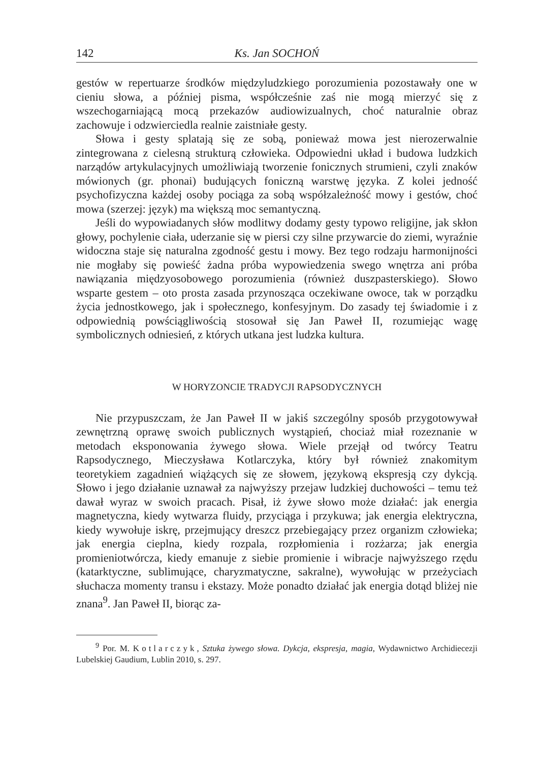142 Ks. Jan SOCHOŃ
gestów w repertuarze środków międzyludzkiego porozumienia pozostawały one w cieniu słowa, a później pisma, współcześnie zaś nie mogą mierzyć się z wszechogarniającą mocą przekazów audiowizualnych, choć naturalnie obraz zachowuje i odzwierciedla realnie zaistniałe gesty.
Słowa i gesty splatają się ze sobą, ponieważ mowa jest nierozerwalnie zintegrowana z cielesną strukturą człowieka. Odpowiedni układ i budowa ludzkich narządów artykulacyjnych umożliwiają tworzenie fonicznych strumieni, czyli znaków mówionych (gr. phonai) budujących foniczną warstwę języka. Z kolei jedność psychofizyczna każdej osoby pociąga za sobą współzależność mowy i gestów, choć mowa (szerzej: język) ma większą moc semantyczną.
Jeśli do wypowiadanych słów modlitwy dodamy gesty typowo religijne, jak skłon głowy, pochylenie ciała, uderzanie się w piersi czy silne przywarcie do ziemi, wyraźnie widoczna staje się naturalna zgodność gestu i mowy. Bez tego rodzaju harmonijności nie mogłaby się powieść żadna próba wypowiedzenia swego wnętrza ani próba nawiązania międzyosobowego porozumienia (również duszpasterskiego). Słowo wsparte gestem – oto prosta zasada przynosząca oczekiwane owoce, tak w porządku życia jednostkowego, jak i społecznego, konfesyjnym. Do zasady tej świadomie i z odpowiednią powściągliwością stosował się Jan Paweł II, rozumiejąc wagę symbolicznych odniesień, z których utkana jest ludzka kultura.
W HORYZONCIE TRADYCJI RAPSODYCZNYCH
Nie przypuszczam, że Jan Paweł II w jakiś szczególny sposób przygotowywał zewnętrzną oprawę swoich publicznych wystąpień, chociaż miał rozeznanie w metodach eksponowania żywego słowa. Wiele przejął od twórcy Teatru Rapsodycznego, Mieczysława Kotlarczyka, który był również znakomitym teoretykiem zagadnień wiążących się ze słowem, językową ekspresją czy dykcją. Słowo i jego działanie uznawał za najwyższy przejaw ludzkiej duchowości – temu też dawał wyraz w swoich pracach. Pisał, iż żywe słowo może działać: jak energia magnetyczna, kiedy wytwarza fluidy, przyciąga i przykuwa; jak energia elektryczna, kiedy wywołuje iskrę, przejmujący dreszcz przebiegający przez organizm człowieka; jak energia cieplna, kiedy rozpala, rozpłomienia i rozżarza; jak energia promieniotwórcza, kiedy emanuje z siebie promienie i wibracje najwyższego rzędu (katarktyczne, sublimujące, charyzmatyczne, sakralne), wywołując w przeżyciach słuchacza momenty transu i ekstazy. Może ponadto działać jak energia dotąd bliżej nie znana<sup>9</sup>. Jan Paweł II, biorąc za-
<sup>9</sup> Por. M. Kotlarczyk, Sztuka żywego słowa. Dykcja, ekspresja, magia, Wydawnictwo Archidiecezji Lubelskiej Gaudium, Lublin 2010, s. 297.